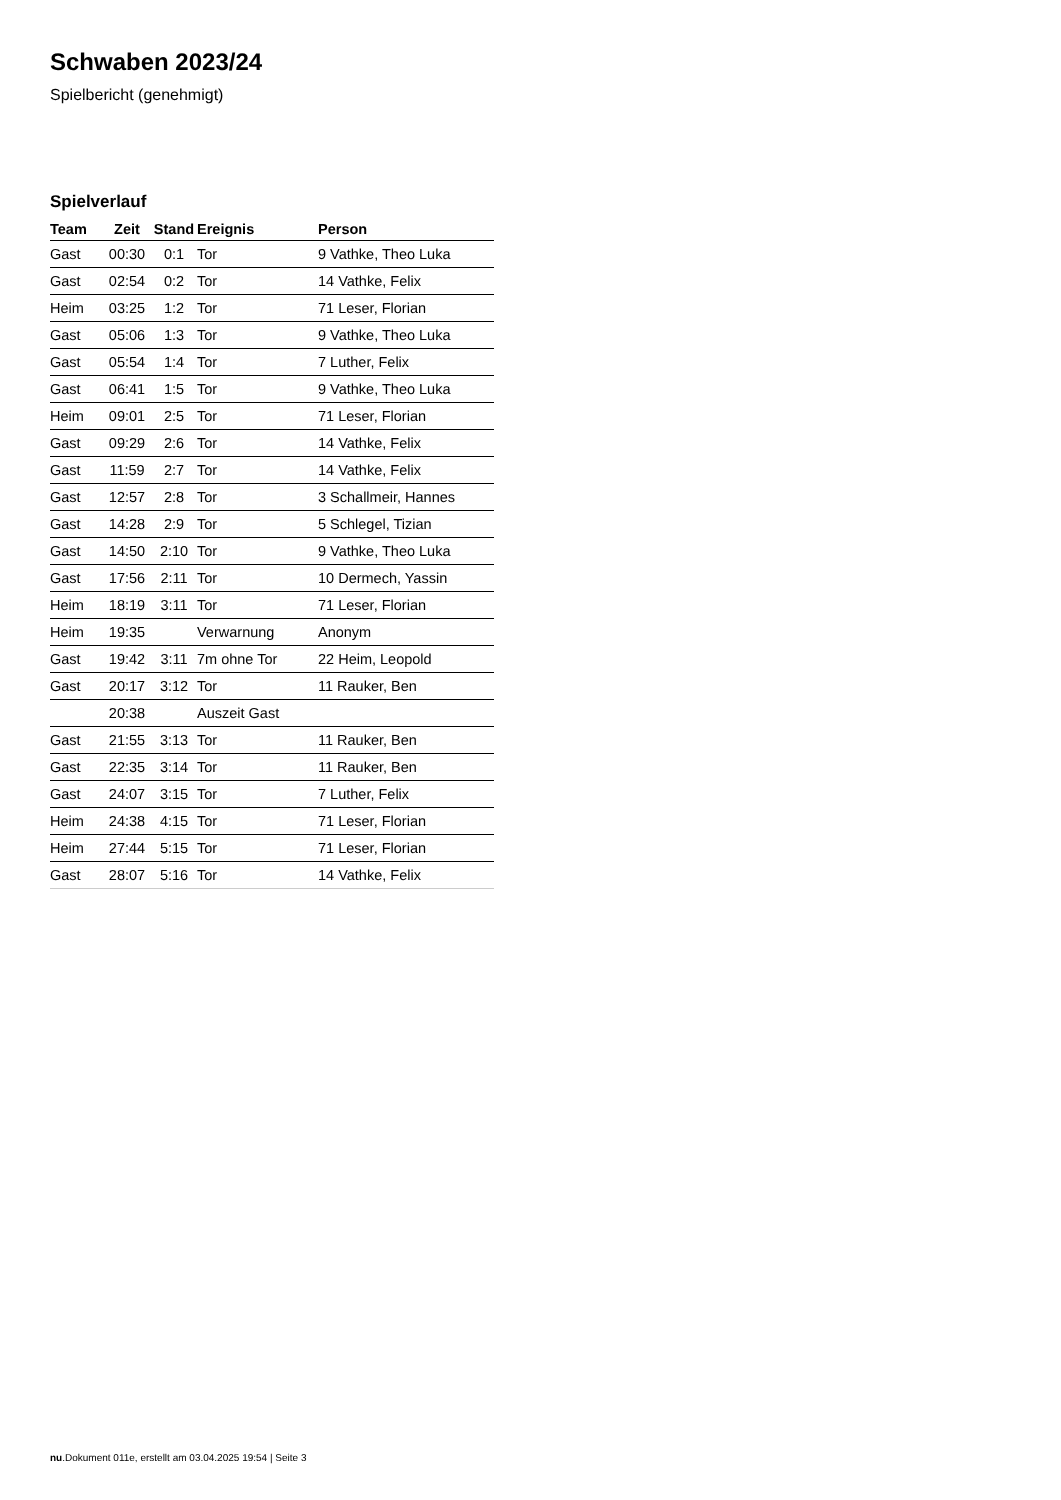Schwaben 2023/24
Spielbericht (genehmigt)
Spielverlauf
| Team | Zeit | Stand | Ereignis | Person |
| --- | --- | --- | --- | --- |
| Gast | 00:30 | 0:1 | Tor | 9 Vathke, Theo Luka |
| Gast | 02:54 | 0:2 | Tor | 14 Vathke, Felix |
| Heim | 03:25 | 1:2 | Tor | 71 Leser, Florian |
| Gast | 05:06 | 1:3 | Tor | 9 Vathke, Theo Luka |
| Gast | 05:54 | 1:4 | Tor | 7 Luther, Felix |
| Gast | 06:41 | 1:5 | Tor | 9 Vathke, Theo Luka |
| Heim | 09:01 | 2:5 | Tor | 71 Leser, Florian |
| Gast | 09:29 | 2:6 | Tor | 14 Vathke, Felix |
| Gast | 11:59 | 2:7 | Tor | 14 Vathke, Felix |
| Gast | 12:57 | 2:8 | Tor | 3 Schallmeir, Hannes |
| Gast | 14:28 | 2:9 | Tor | 5 Schlegel, Tizian |
| Gast | 14:50 | 2:10 | Tor | 9 Vathke, Theo Luka |
| Gast | 17:56 | 2:11 | Tor | 10 Dermech, Yassin |
| Heim | 18:19 | 3:11 | Tor | 71 Leser, Florian |
| Heim | 19:35 | | Verwarnung | Anonym |
| Gast | 19:42 | 3:11 | 7m ohne Tor | 22 Heim, Leopold |
| Gast | 20:17 | 3:12 | Tor | 11 Rauker, Ben |
| | 20:38 | | Auszeit Gast | |
| Gast | 21:55 | 3:13 | Tor | 11 Rauker, Ben |
| Gast | 22:35 | 3:14 | Tor | 11 Rauker, Ben |
| Gast | 24:07 | 3:15 | Tor | 7 Luther, Felix |
| Heim | 24:38 | 4:15 | Tor | 71 Leser, Florian |
| Heim | 27:44 | 5:15 | Tor | 71 Leser, Florian |
| Gast | 28:07 | 5:16 | Tor | 14 Vathke, Felix |
nu.Dokument 011e, erstellt am 03.04.2025 19:54 | Seite 3